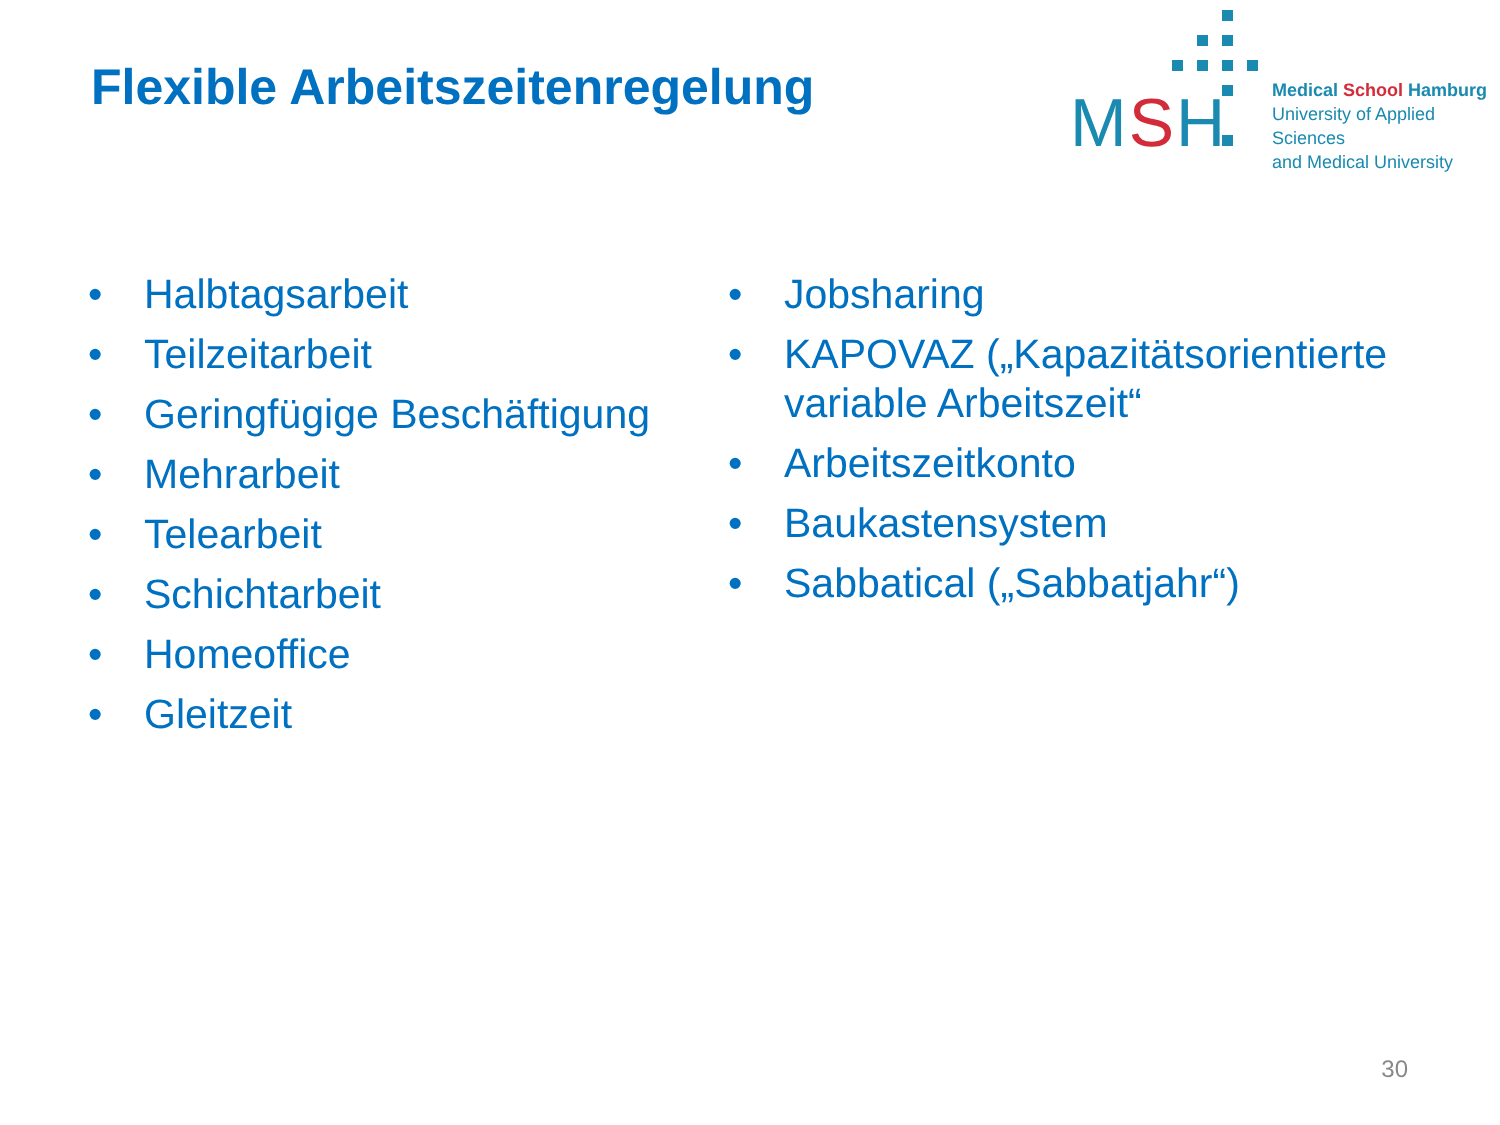Flexible Arbeitszeitenregelung
MSH
Medical School Hamburg
University of Applied Sciences
and Medical University
• Halbtagsarbeit
• Teilzeitarbeit
• Geringfügige Beschäftigung
• Mehrarbeit
• Telearbeit
• Schichtarbeit
• Homeoffice
• Gleitzeit
• Jobsharing
• KAPOVAZ („Kapazitätsorientierte variable Arbeitszeit“
• Arbeitszeitkonto
• Baukastensystem
• Sabbatical („Sabbatjahr“)
30